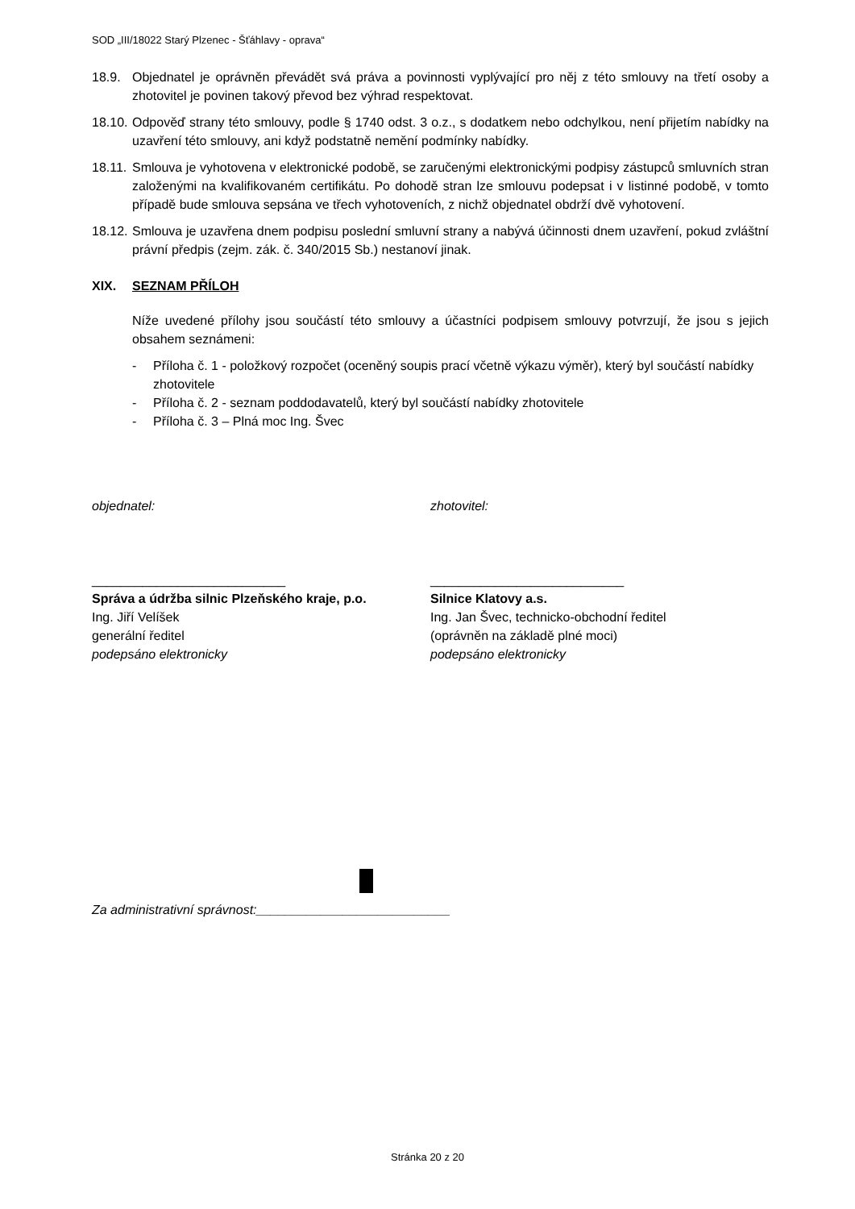SOD „III/18022 Starý Plzenec - Šťáhlavy - oprava“
18.9. Objednatel je oprávněn převádět svá práva a povinnosti vyplývající pro něj z této smlouvy na třetí osoby a zhotovitel je povinen takový převod bez výhrad respektovat.
18.10. Odpověď strany této smlouvy, podle § 1740 odst. 3 o.z., s dodatkem nebo odchylkou, není přijetím nabídky na uzavření této smlouvy, ani když podstatně nemění podmínky nabídky.
18.11. Smlouva je vyhotovena v elektronické podobě, se zaručenými elektronickými podpisy zástupců smluvních stran založenými na kvalifikovaném certifikátu. Po dohodě stran lze smlouvu podepsat i v listinné podobě, v tomto případě bude smlouva sepsána ve třech vyhotoveních, z nichž objednatel obdrží dvě vyhotovení.
18.12. Smlouva je uzavřena dnem podpisu poslední smluvní strany a nabývá účinnosti dnem uzavření, pokud zvláštní právní předpis (zejm. zák. č. 340/2015 Sb.) nestanoví jinak.
XIX. SEZNAM PŘÍLOH
Níže uvedené přílohy jsou součástí této smlouvy a účastníci podpisem smlouvy potvrzují, že jsou s jejich obsahem seznámeni:
- Příloha č. 1 - položkový rozpočet (oceněný soupis prací včetně výkazu výměr), který byl součástí nabídky zhotovitele
- Příloha č. 2 - seznam poddodavatelů, který byl součástí nabídky zhotovitele
- Příloha č. 3 – Plná moc Ing. Švec
objednatel:
___________________________
Správa a údržba silnic Plzeňského kraje, p.o.
Ing. Jiří Velíšek
generální ředitel
podepsáno elektronicky
zhotovitel:
___________________________
Silnice Klatovy a.s.
Ing. Jan Švec, technicko-obchodní ředitel
(oprávněn na základě plné moci)
podepsáno elektronicky
Za administrativní správnost:___________________________
Stránka 20 z 20